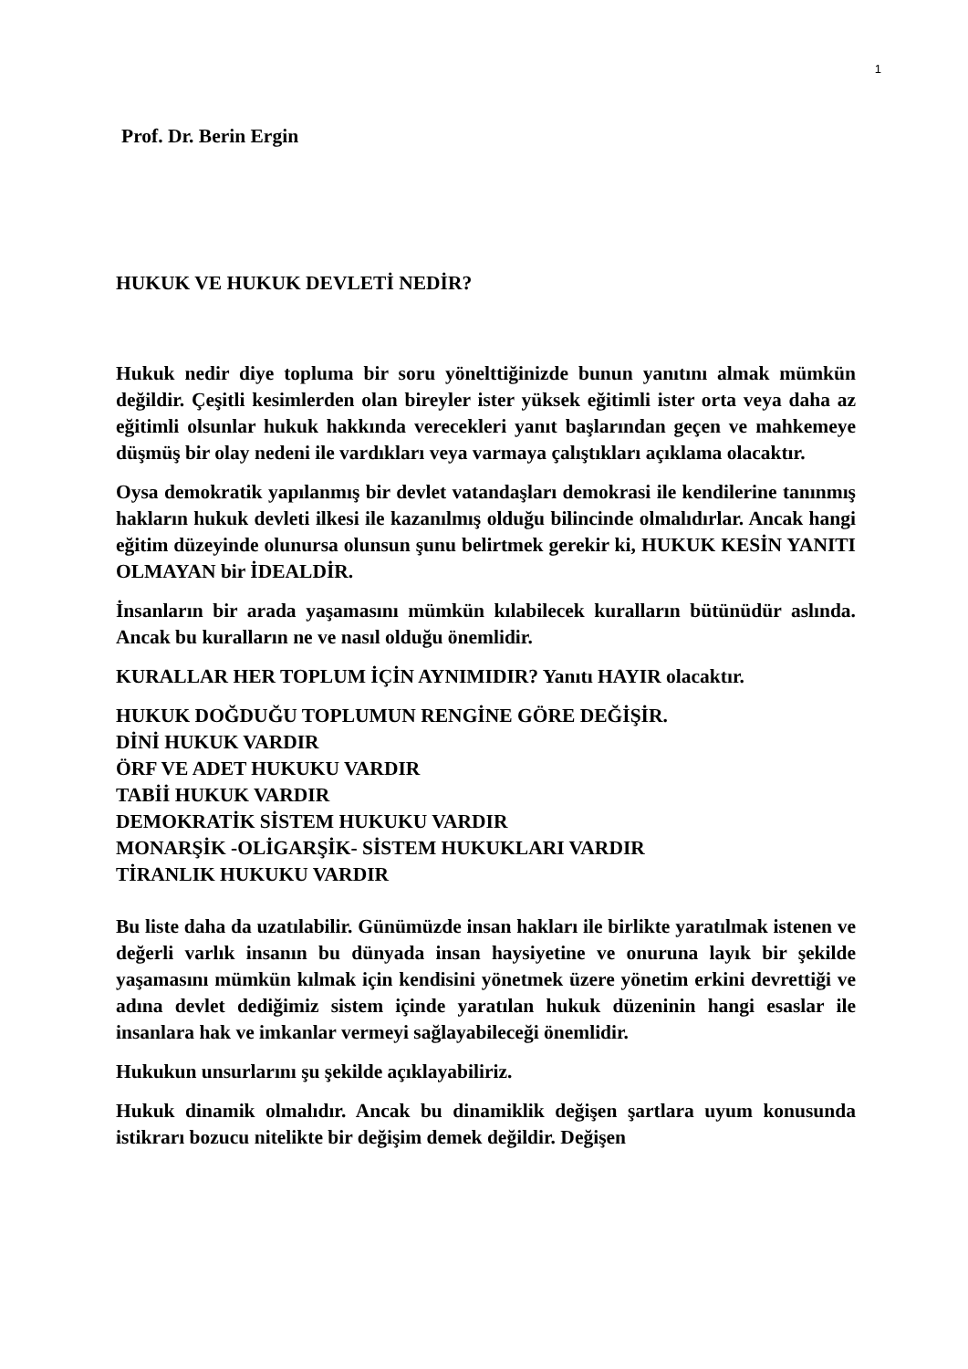1
Prof. Dr. Berin Ergin
HUKUK VE HUKUK DEVLETİ NEDİR?
Hukuk nedir diye topluma bir soru yönelttiğinizde bunun yanıtını almak mümkün değildir. Çeşitli kesimlerden olan bireyler ister yüksek eğitimli ister orta veya daha az eğitimli olsunlar hukuk hakkında verecekleri yanıt başlarından geçen ve mahkemeye düşmüş bir olay nedeni ile vardıkları veya varmaya çalıştıkları açıklama olacaktır.
Oysa demokratik yapılanmış bir devlet vatandaşları demokrasi ile kendilerine tanınmış hakların hukuk devleti ilkesi ile kazanılmış olduğu bilincinde olmalıdırlar. Ancak hangi eğitim düzeyinde olunursa olunsun şunu belirtmek gerekir ki, HUKUK KESİN YANITI OLMAYAN bir İDEALDİR.
İnsanların bir arada yaşamasını mümkün kılabilecek kuralların bütünüdür aslında. Ancak bu kuralların ne ve nasıl olduğu önemlidir.
KURALLAR HER TOPLUM İÇİN AYNIMIDIR? Yanıtı HAYIR olacaktır.
HUKUK DOĞDUĞU TOPLUMUN RENGİNE GÖRE DEĞİŞİR.
DİNİ HUKUK VARDIR
ÖRF VE ADET HUKUKU VARDIR
TABİİ HUKUK VARDIR
DEMOKRATİK SİSTEM HUKUKU VARDIR
MONARŞİK -OLİGARŞİK- SİSTEM HUKUKLARI VARDIR
TİRANLIK HUKUKU VARDIR
Bu liste daha da uzatılabilir. Günümüzde insan hakları ile birlikte yaratılmak istenen ve değerli varlık insanın bu dünyada insan haysiyetine ve onuruna layık bir şekilde yaşamasını mümkün kılmak için kendisini yönetmek üzere yönetim erkini devrettiği ve adına devlet dediğimiz sistem içinde yaratılan hukuk düzeninin hangi esaslar ile insanlara hak ve imkanlar vermeyi sağlayabileceği önemlidir.
Hukukun unsurlarını şu şekilde açıklayabiliriz.
Hukuk dinamik olmalıdır. Ancak bu dinamiklik değişen şartlara uyum konusunda istikrarı bozucu nitelikte bir değişim demek değildir. Değişen